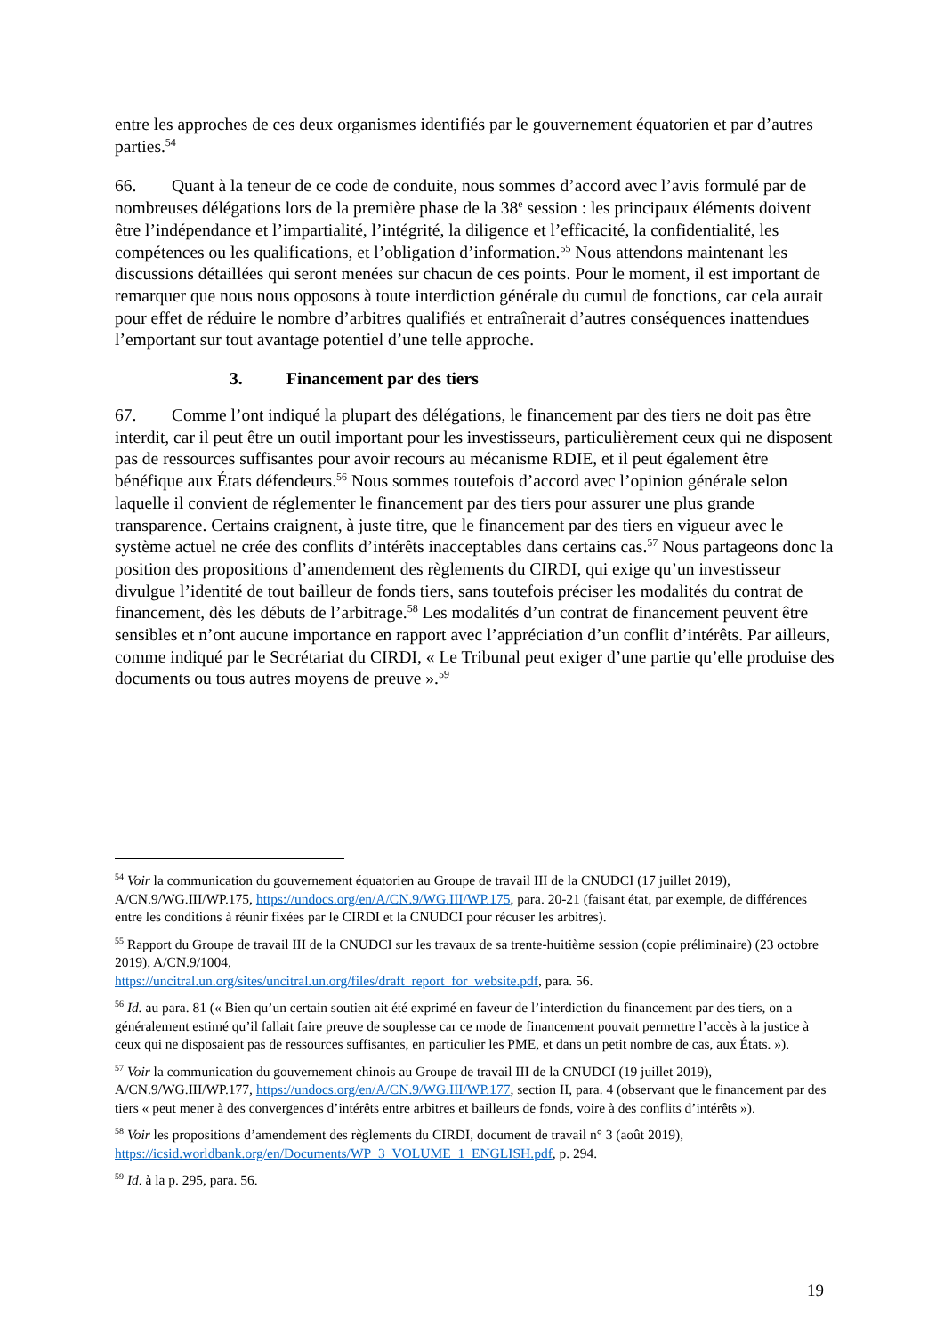entre les approches de ces deux organismes identifiés par le gouvernement équatorien et par d’autres parties.<sup>54</sup>
66. Quant à la teneur de ce code de conduite, nous sommes d’accord avec l’avis formulé par de nombreuses délégations lors de la première phase de la 38<sup>e</sup> session : les principaux éléments doivent être l’indépendance et l’impartialité, l’intégrité, la diligence et l’efficacité, la confidentialité, les compétences ou les qualifications, et l’obligation d’information.<sup>55</sup> Nous attendons maintenant les discussions détaillées qui seront menées sur chacun de ces points. Pour le moment, il est important de remarquer que nous nous opposons à toute interdiction générale du cumul de fonctions, car cela aurait pour effet de réduire le nombre d’arbitres qualifiés et entraînerait d’autres conséquences inattendues l’emportant sur tout avantage potentiel d’une telle approche.
3. Financement par des tiers
67. Comme l’ont indiqué la plupart des délégations, le financement par des tiers ne doit pas être interdit, car il peut être un outil important pour les investisseurs, particulièrement ceux qui ne disposent pas de ressources suffisantes pour avoir recours au mécanisme RDIE, et il peut également être bénéfique aux États défendeurs.<sup>56</sup> Nous sommes toutefois d’accord avec l’opinion générale selon laquelle il convient de réglementer le financement par des tiers pour assurer une plus grande transparence. Certains craignent, à juste titre, que le financement par des tiers en vigueur avec le système actuel ne crée des conflits d’intérêts inacceptables dans certains cas.<sup>57</sup> Nous partageons donc la position des propositions d’amendement des règlements du CIRDI, qui exige qu’un investisseur divulgue l’identité de tout bailleur de fonds tiers, sans toutefois préciser les modalités du contrat de financement, dès les débuts de l’arbitrage.<sup>58</sup> Les modalités d’un contrat de financement peuvent être sensibles et n’ont aucune importance en rapport avec l’appréciation d’un conflit d’intérêts. Par ailleurs, comme indiqué par le Secrétariat du CIRDI, « Le Tribunal peut exiger d’une partie qu’elle produise des documents ou tous autres moyens de preuve ».<sup>59</sup>
<sup>54</sup> Voir la communication du gouvernement équatorien au Groupe de travail III de la CNUDCI (17 juillet 2019), A/CN.9/WG.III/WP.175, https://undocs.org/en/A/CN.9/WG.III/WP.175, para. 20-21 (faisant état, par exemple, de différences entre les conditions à réunir fixées par le CIRDI et la CNUDCI pour récuser les arbitres).
<sup>55</sup> Rapport du Groupe de travail III de la CNUDCI sur les travaux de sa trente-huitième session (copie préliminaire) (23 octobre 2019), A/CN.9/1004,
https://uncitral.un.org/sites/uncitral.un.org/files/draft_report_for_website.pdf, para. 56.
<sup>56</sup> Id. au para. 81 (« Bien qu’un certain soutien ait été exprimé en faveur de l’interdiction du financement par des tiers, on a généralement estimé qu’il fallait faire preuve de souplesse car ce mode de financement pouvait permettre l’accès à la justice à ceux qui ne disposaient pas de ressources suffisantes, en particulier les PME, et dans un petit nombre de cas, aux États. »).
<sup>57</sup> Voir la communication du gouvernement chinois au Groupe de travail III de la CNUDCI (19 juillet 2019), A/CN.9/WG.III/WP.177, https://undocs.org/en/A/CN.9/WG.III/WP.177, section II, para. 4 (observant que le financement par des tiers « peut mener à des convergences d’intérêts entre arbitres et bailleurs de fonds, voire à des conflits d’intérêts »).
<sup>58</sup> Voir les propositions d’amendement des règlements du CIRDI, document de travail n° 3 (août 2019), https://icsid.worldbank.org/en/Documents/WP_3_VOLUME_1_ENGLISH.pdf, p. 294.
<sup>59</sup> Id. à la p. 295, para. 56.
19